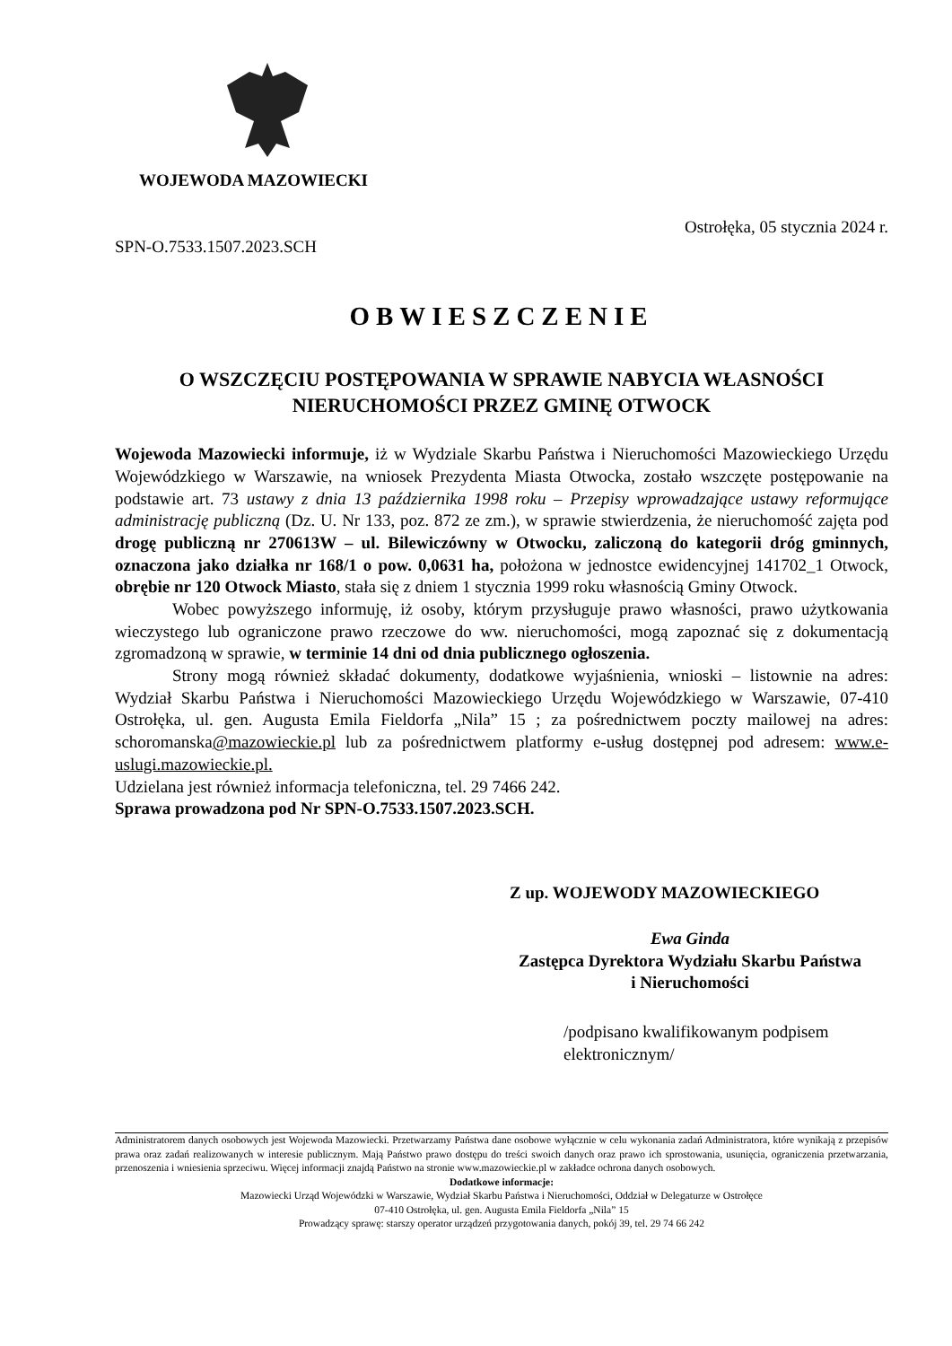WOJEWODA MAZOWIECKI
Ostrołęka, 05 stycznia 2024 r.
SPN-O.7533.1507.2023.SCH
OBWIESZCZENIE
O WSZCZĘCIU POSTĘPOWANIA W SPRAWIE NABYCIA WŁASNOŚCI
NIERUCHOMOŚCI PRZEZ GMINĘ OTWOCK
Wojewoda Mazowiecki informuje, iż w Wydziale Skarbu Państwa i Nieruchomości Mazowieckiego Urzędu Wojewódzkiego w Warszawie, na wniosek Prezydenta Miasta Otwocka, zostało wszczęte postępowanie na podstawie art. 73 ustawy z dnia 13 października 1998 roku – Przepisy wprowadzające ustawy reformujące administrację publiczną (Dz. U. Nr 133, poz. 872 ze zm.), w sprawie stwierdzenia, że nieruchomość zajęta pod drogę publiczną nr 270613W – ul. Bilewiczówny w Otwocku, zaliczoną do kategorii dróg gminnych, oznaczona jako działka nr 168/1 o pow. 0,0631 ha, położona w jednostce ewidencyjnej 141702_1 Otwock, obrębie nr 120 Otwock Miasto, stała się z dniem 1 stycznia 1999 roku własnością Gminy Otwock.
Wobec powyższego informuję, iż osoby, którym przysługuje prawo własności, prawo użytkowania wieczystego lub ograniczone prawo rzeczowe do ww. nieruchomości, mogą zapoznać się z dokumentacją zgromadzoną w sprawie, w terminie 14 dni od dnia publicznego ogłoszenia.
Strony mogą również składać dokumenty, dodatkowe wyjaśnienia, wnioski – listownie na adres: Wydział Skarbu Państwa i Nieruchomości Mazowieckiego Urzędu Wojewódzkiego w Warszawie, 07-410 Ostrołęka, ul. gen. Augusta Emila Fieldorfa „Nila” 15 ; za pośrednictwem poczty mailowej na adres: schoromanska@mazowieckie.pl lub za pośrednictwem platformy e-usług dostępnej pod adresem: www.e-uslugi.mazowieckie.pl.
Udzielana jest również informacja telefoniczna, tel. 29 7466 242.
Sprawa prowadzona pod Nr SPN-O.7533.1507.2023.SCH.
Z up. WOJEWODY MAZOWIECKIEGO
Ewa Ginda
Zastępca Dyrektora Wydziału Skarbu Państwa
i Nieruchomości
/podpisano kwalifikowanym podpisem
elektronicznym/
Administratorem danych osobowych jest Wojewoda Mazowiecki. Przetwarzamy Państwa dane osobowe wyłącznie w celu wykonania zadań Administratora, które wynikają z przepisów prawa oraz zadań realizowanych w interesie publicznym. Mają Państwo prawo dostępu do treści swoich danych oraz prawo ich sprostowania, usunięcia, ograniczenia przetwarzania, przenoszenia i wniesienia sprzeciwu. Więcej informacji znajdą Państwo na stronie www.mazowieckie.pl w zakładce ochrona danych osobowych.
Dodatkowe informacje:
Mazowiecki Urząd Wojewódzki w Warszawie, Wydział Skarbu Państwa i Nieruchomości, Oddział w Delegaturze w Ostrołęce
07-410 Ostrołęka, ul. gen. Augusta Emila Fieldorfa „Nila” 15
Prowadzący sprawę: starszy operator urządzeń przygotowania danych, pokój 39, tel. 29 74 66 242